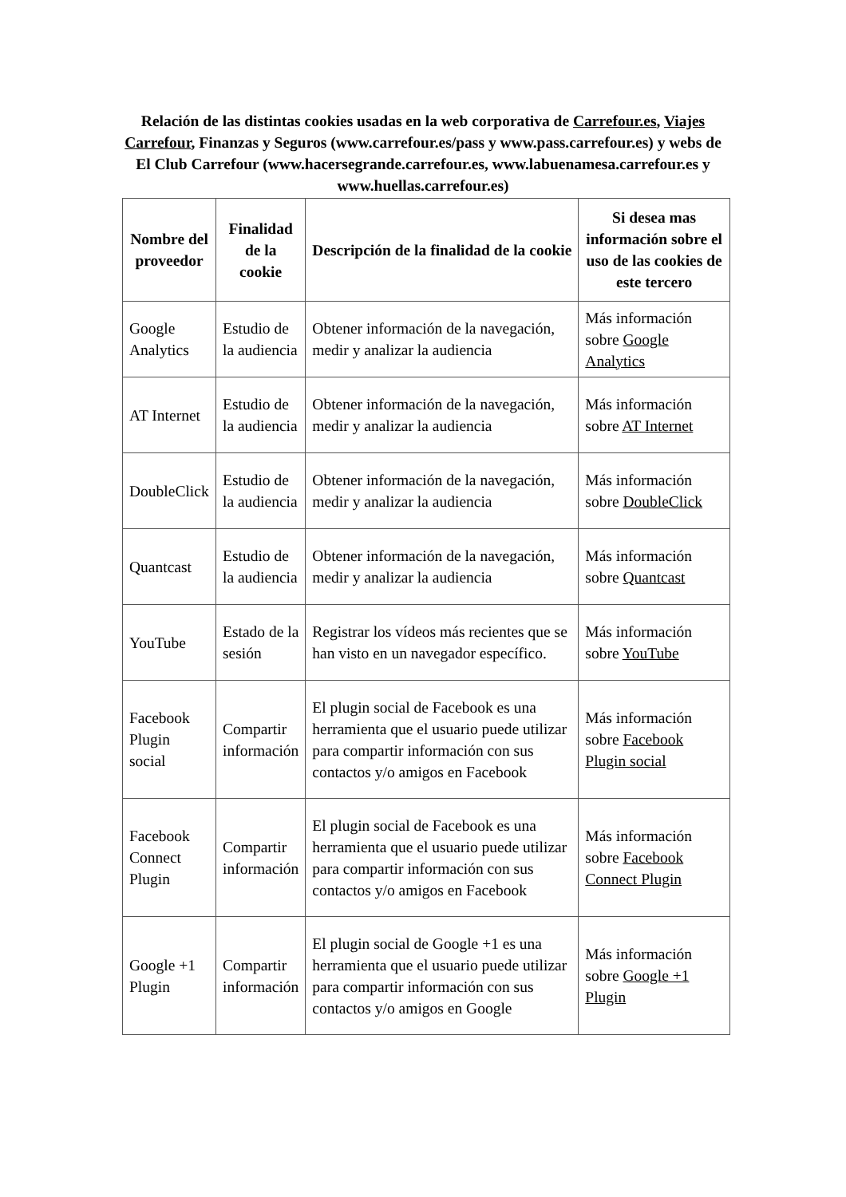Relación de las distintas cookies usadas en la web corporativa de Carrefour.es, Viajes Carrefour, Finanzas y Seguros (www.carrefour.es/pass y www.pass.carrefour.es) y webs de El Club Carrefour (www.hacersegrande.carrefour.es, www.labuenamesa.carrefour.es y www.huellas.carrefour.es)
| Nombre del proveedor | Finalidad de la cookie | Descripción de la finalidad de la cookie | Si desea mas información sobre el uso de las cookies de este tercero |
| --- | --- | --- | --- |
| Google Analytics | Estudio de la audiencia | Obtener información de la navegación, medir y analizar la audiencia | Más información sobre Google Analytics |
| AT Internet | Estudio de la audiencia | Obtener información de la navegación, medir y analizar la audiencia | Más información sobre AT Internet |
| DoubleClick | Estudio de la audiencia | Obtener información de la navegación, medir y analizar la audiencia | Más información sobre DoubleClick |
| Quantcast | Estudio de la audiencia | Obtener información de la navegación, medir y analizar la audiencia | Más información sobre Quantcast |
| YouTube | Estado de la sesión | Registrar los vídeos más recientes que se han visto en un navegador específico. | Más información sobre YouTube |
| Facebook Plugin social | Compartir información | El plugin social de Facebook es una herramienta que el usuario puede utilizar para compartir información con sus contactos y/o amigos en Facebook | Más información sobre Facebook Plugin social |
| Facebook Connect Plugin | Compartir información | El plugin social de Facebook es una herramienta que el usuario puede utilizar para compartir información con sus contactos y/o amigos en Facebook | Más información sobre Facebook Connect Plugin |
| Google +1 Plugin | Compartir información | El plugin social de Google +1 es una herramienta que el usuario puede utilizar para compartir información con sus contactos y/o amigos en Google | Más información sobre Google +1 Plugin |